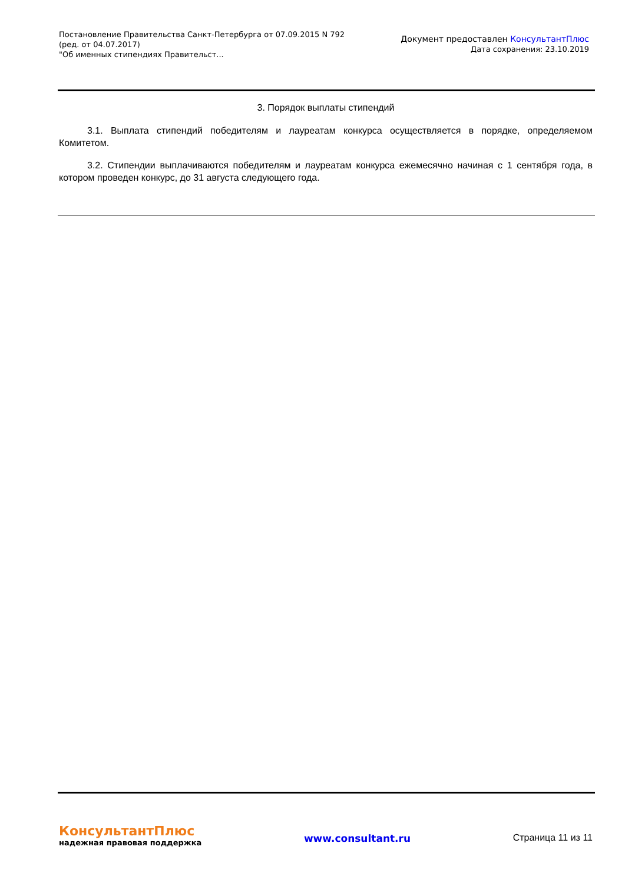Постановление Правительства Санкт-Петербурга от 07.09.2015 N 792
(ред. от 04.07.2017)
"Об именных стипендиях Правительст...
Документ предоставлен КонсультантПлюс
Дата сохранения: 23.10.2019
3. Порядок выплаты стипендий
3.1. Выплата стипендий победителям и лауреатам конкурса осуществляется в порядке, определяемом Комитетом.
3.2. Стипендии выплачиваются победителям и лауреатам конкурса ежемесячно начиная с 1 сентября года, в котором проведен конкурс, до 31 августа следующего года.
КонсультантПлюс
надежная правовая поддержка
www.consultant.ru Страница 11 из 11